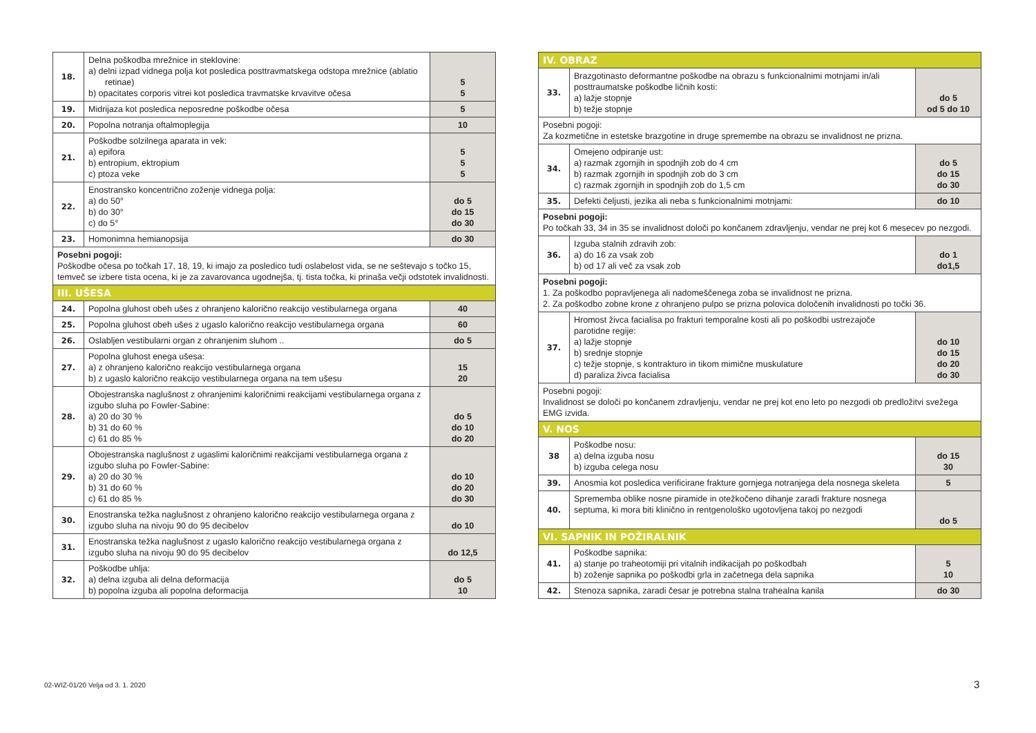| 18. | Delna poškodba mrežnice in steklovine: a) delni izpad vidnega polja kot posledica posttravmatskega odstopa mrežnice (ablatio retinae) b) opacitates corporis vitrei kot posledica travmatske krvavitve očesa | 5 5 |
| 19. | Midrijaza kot posledica neposredne poškodbe očesa | 5 |
| 20. | Popolna notranja oftalmoplegija | 10 |
| 21. | Poškodbe solzilnega aparata in vek: a) epifora b) entropium, ektropium c) ptoza veke | 5 5 5 |
| 22. | Enostransko koncentrično zoženje vidnega polja: a) do 50° b) do 30° c) do 5° | do 5 do 15 do 30 |
| 23. | Homonimna hemianopsija | do 30 |
| Posebni pogoji: Poškodbe očesa po točkah 17, 18, 19, ki imajo za posledico tudi oslabelost vida, se ne seštevajo s točko 15, temveč se izbere tista ocena, ki je za zavarovanca ugodnejša, tj. tista točka, ki prinaša večji odstotek invalidnosti. | | |
| III. UŠESA | | |
| 24. | Popolna gluhost obeh ušes z ohranjeno kalorično reakcijo vestibularnega organa | 40 |
| 25. | Popolna gluhost obeh ušes z ugaslo kalorično reakcijo vestibularnega organa | 60 |
| 26. | Oslabljen vestibularni organ z ohranjenim sluhom .. | do 5 |
| 27. | Popolna gluhost enega ušesa: a) z ohranjeno kalorično reakcijo vestibularnega organa b) z ugaslo kalorično reakcijo vestibularnega organa na tem ušesu | 15 20 |
| 28. | Obojestranska naglušnost z ohranjenimi kaloričnimi reakcijami vestibularnega organa z izgubo sluha po Fowler-Sabine: a) 20 do 30 % b) 31 do 60 % c) 61 do 85 % | do 5 do 10 do 20 |
| 29. | Obojestranska naglušnost z ugaslimi kaloričnimi reakcijami vestibularnega organa z izgubo sluha po Fowler-Sabine: a) 20 do 30 % b) 31 do 60 % c) 61 do 85 % | do 10 do 20 do 30 |
| 30. | Enostranska težka naglušnost z ohranjeno kalorično reakcijo vestibularnega organa z izgubo sluha na nivoju 90 do 95 decibelov | do 10 |
| 31. | Enostranska težka naglušnost z ugaslo kalorično reakcijo vestibularnega organa z izgubo sluha na nivoju 90 do 95 decibelov | do 12,5 |
| 32. | Poškodbe uhlja: a) delna izguba ali delna deformacija b) popolna izguba ali popolna deformacija | do 5 10 |
| IV. OBRAZ | | |
| 33. | Brazgotinasto deformantne poškodbe na obrazu s funkcionalnimi motnjami in/ali posttraumatske poškodbe ličnih kosti: a) lažje stopnje b) težje stopnje | do 5 od 5 do 10 |
| Posebni pogoji: Za kozmetične in estetske brazgotine in druge spremembe na obrazu se invalidnost ne prizna. | | |
| 34. | Omejeno odpiranje ust: a) razmak zgornjih in spodnjih zob do 4 cm b) razmak zgornjih in spodnjih zob do 3 cm c) razmak zgornjih in spodnjih zob do 1,5 cm | do 5 do 15 do 30 |
| 35. | Defekti čeljusti, jezika ali neba s funkcionalnimi motnjami: | do 10 |
| Posebni pogoji: Po točkah 33, 34 in 35 se invalidnost določi po končanem zdravljenju, vendar ne prej kot 6 mesecev po nezgodi. | | |
| 36. | Izguba stalnih zdravih zob: a) do 16 za vsak zob b) od 17 ali več za vsak zob | do 1 do1,5 |
| Posebni pogoji: 1. Za poškodbo popravljenega ali nadomeščenega zoba se invalidnost ne prizna. 2. Za poškodbo zobne krone z ohranjeno pulpo se prizna polovica določenih invalidnosti po točki 36. | | |
| 37. | Hromost živca facialisa po frakturi temporalne kosti ali po poškodbi ustrezajoče parotidne regije: a) lažje stopnje b) srednje stopnje c) težje stopnje, s kontrakturo in tikom mimične muskulature d) paraliza živca facialisa | do 10 do 15 do 20 do 30 |
| Posebni pogoji: Invalidnost se določi po končanem zdravljenju, vendar ne prej kot eno leto po nezgodi ob predložitvi svežega EMG izvida. | | |
| V. NOS | | |
| 38 | Poškodbe nosu: a) delna izguba nosu b) izguba celega nosu | do 15 30 |
| 39. | Anosmia kot posledica verificirane frakture gornjega notranjega dela nosnega skeleta | 5 |
| 40. | Sprememba oblike nosne piramide in otežkočeno dihanje zaradi frakture nosnega septuma, ki mora biti klinično in rentgenološko ugotovljena takoj po nezgodi | do 5 |
| VI. SAPNIK IN POŽIRALNIK | | |
| 41. | Poškodbe sapnika: a) stanje po traheotomiji pri vitalnih indikacijah po poškodbah b) zoženje sapnika po poškodbi grla in začetnega dela sapnika | 5 10 |
| 42. | Stenoza sapnika, zaradi česar je potrebna stalna trahealna kanila | do 30 |
02-WIZ-01/20 Velja od 3. 1. 2020
3